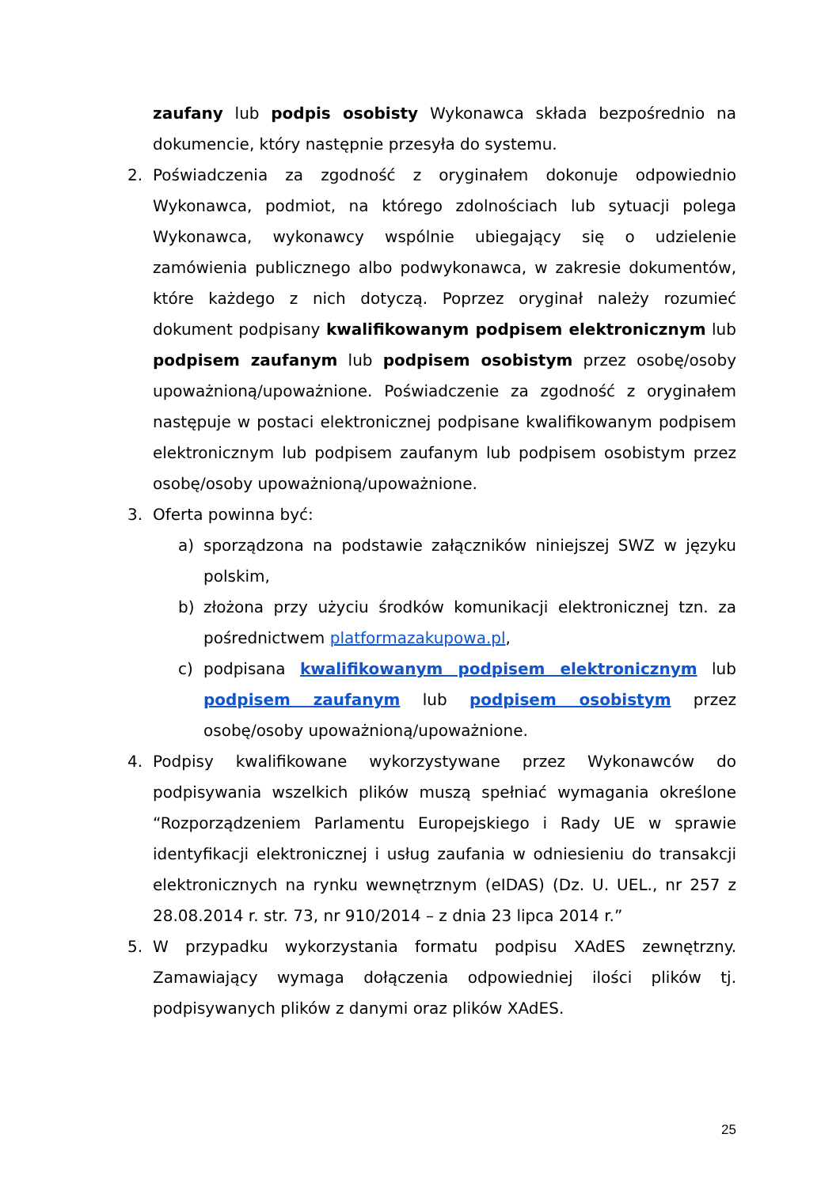zaufany lub podpis osobisty Wykonawca składa bezpośrednio na dokumencie, który następnie przesyła do systemu.
2. Poświadczenia za zgodność z oryginałem dokonuje odpowiednio Wykonawca, podmiot, na którego zdolnościach lub sytuacji polega Wykonawca, wykonawcy wspólnie ubiegający się o udzielenie zamówienia publicznego albo podwykonawca, w zakresie dokumentów, które każdego z nich dotyczą. Poprzez oryginał należy rozumieć dokument podpisany kwalifikowanym podpisem elektronicznym lub podpisem zaufanym lub podpisem osobistym przez osobę/osoby upoważnioną/upoważnione. Poświadczenie za zgodność z oryginałem następuje w postaci elektronicznej podpisane kwalifikowanym podpisem elektronicznym lub podpisem zaufanym lub podpisem osobistym przez osobę/osoby upoważnioną/upoważnione.
3. Oferta powinna być:
a) sporządzona na podstawie załączników niniejszej SWZ w języku polskim,
b) złożona przy użyciu środków komunikacji elektronicznej tzn. za pośrednictwem platformazakupowa.pl,
c) podpisana kwalifikowanym podpisem elektronicznym lub podpisem zaufanym lub podpisem osobistym przez osobę/osoby upoważnioną/upoważnione.
4. Podpisy kwalifikowane wykorzystywane przez Wykonawców do podpisywania wszelkich plików muszą spełniać wymagania określone “Rozporządzeniem Parlamentu Europejskiego i Rady UE w sprawie identyfikacji elektronicznej i usług zaufania w odniesieniu do transakcji elektronicznych na rynku wewnętrznym (eIDAS) (Dz. U. UEL., nr 257 z 28.08.2014 r. str. 73, nr 910/2014 – z dnia 23 lipca 2014 r.”
5. W przypadku wykorzystania formatu podpisu XAdES zewnętrzny. Zamawiający wymaga dołączenia odpowiedniej ilości plików tj. podpisywanych plików z danymi oraz plików XAdES.
25